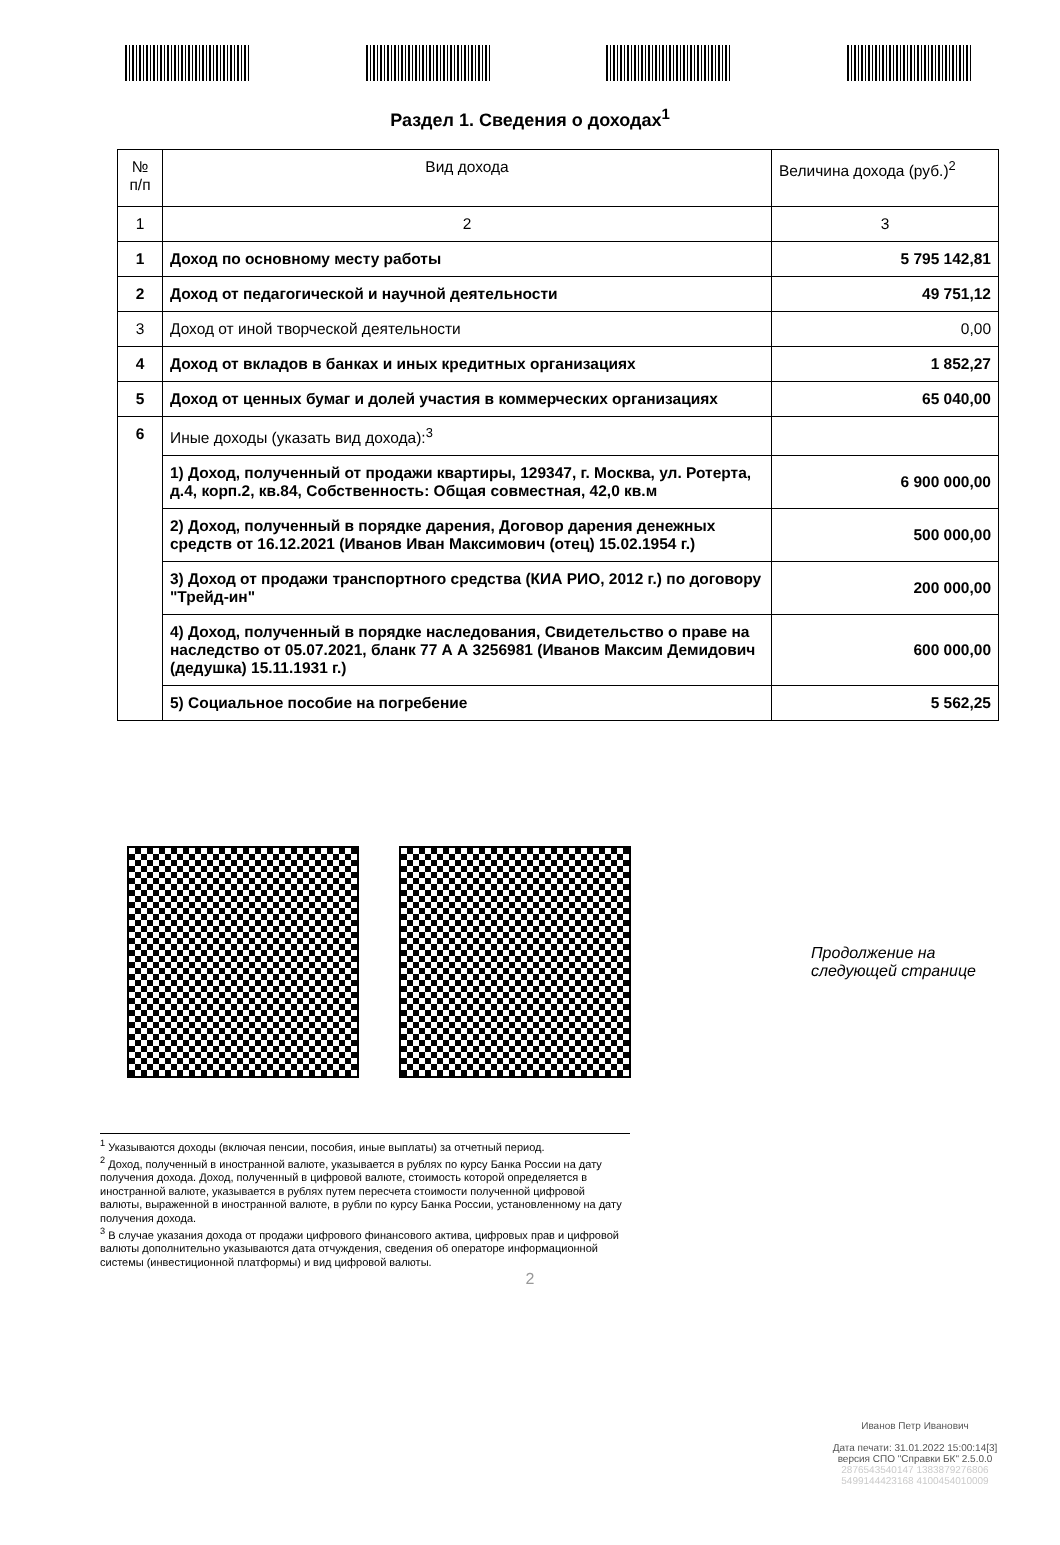Раздел 1. Сведения о доходах<sup>1</sup>
| № п/п | Вид дохода | Величина дохода (руб.)<sup>2</sup> |
| 1 | 2 | 3 |
| 1 | Доход по основному месту работы | 5 795 142,81 |
| 2 | Доход от педагогической и научной деятельности | 49 751,12 |
| 3 | Доход от иной творческой деятельности | 0,00 |
| 4 | Доход от вкладов в банках и иных кредитных организациях | 1 852,27 |
| 5 | Доход от ценных бумаг и долей участия в коммерческих организациях | 65 040,00 |
| 6 | Иные доходы (указать вид дохода):<sup>3</sup> | |
| | 1) Доход, полученный от продажи квартиры, 129347, г. Москва, ул. Ротерта, д.4, корп.2, кв.84, Собственность: Общая совместная, 42,0 кв.м | 6 900 000,00 |
| | 2) Доход, полученный в порядке дарения, Договор дарения денежных средств от 16.12.2021 (Иванов Иван Максимович (отец) 15.02.1954 г.) | 500 000,00 |
| | 3) Доход от продажи транспортного средства (КИА РИО, 2012 г.) по договору "Трейд-ин" | 200 000,00 |
| | 4) Доход, полученный в порядке наследования, Свидетельство о праве на наследство от 05.07.2021, бланк 77 А А 3256981 (Иванов Максим Демидович (дедушка) 15.11.1931 г.) | 600 000,00 |
| | 5) Социальное пособие на погребение | 5 562,25 |
Продолжение на
следующей странице
<sup>1</sup> Указываются доходы (включая пенсии, пособия, иные выплаты) за отчетный период.
<sup>2</sup> Доход, полученный в иностранной валюте, указывается в рублях по курсу Банка России на дату получения дохода. Доход, полученный в цифровой валюте, стоимость которой определяется в иностранной валюте, указывается в рублях путем пересчета стоимости полученной цифровой валюты, выраженной в иностранной валюте, в рубли по курсу Банка России, установленному на дату получения дохода.
<sup>3</sup> В случае указания дохода от продажи цифрового финансового актива, цифровых прав и цифровой валюты дополнительно указываются дата отчуждения, сведения об операторе информационной системы (инвестиционной платформы) и вид цифровой валюты.
2
Иванов Петр Иванович
Дата печати: 31.01.2022 15:00:14[3]
версия СПО "Справки БК" 2.5.0.0
2876543540147 1383879276806
5499144423168 4100454010009